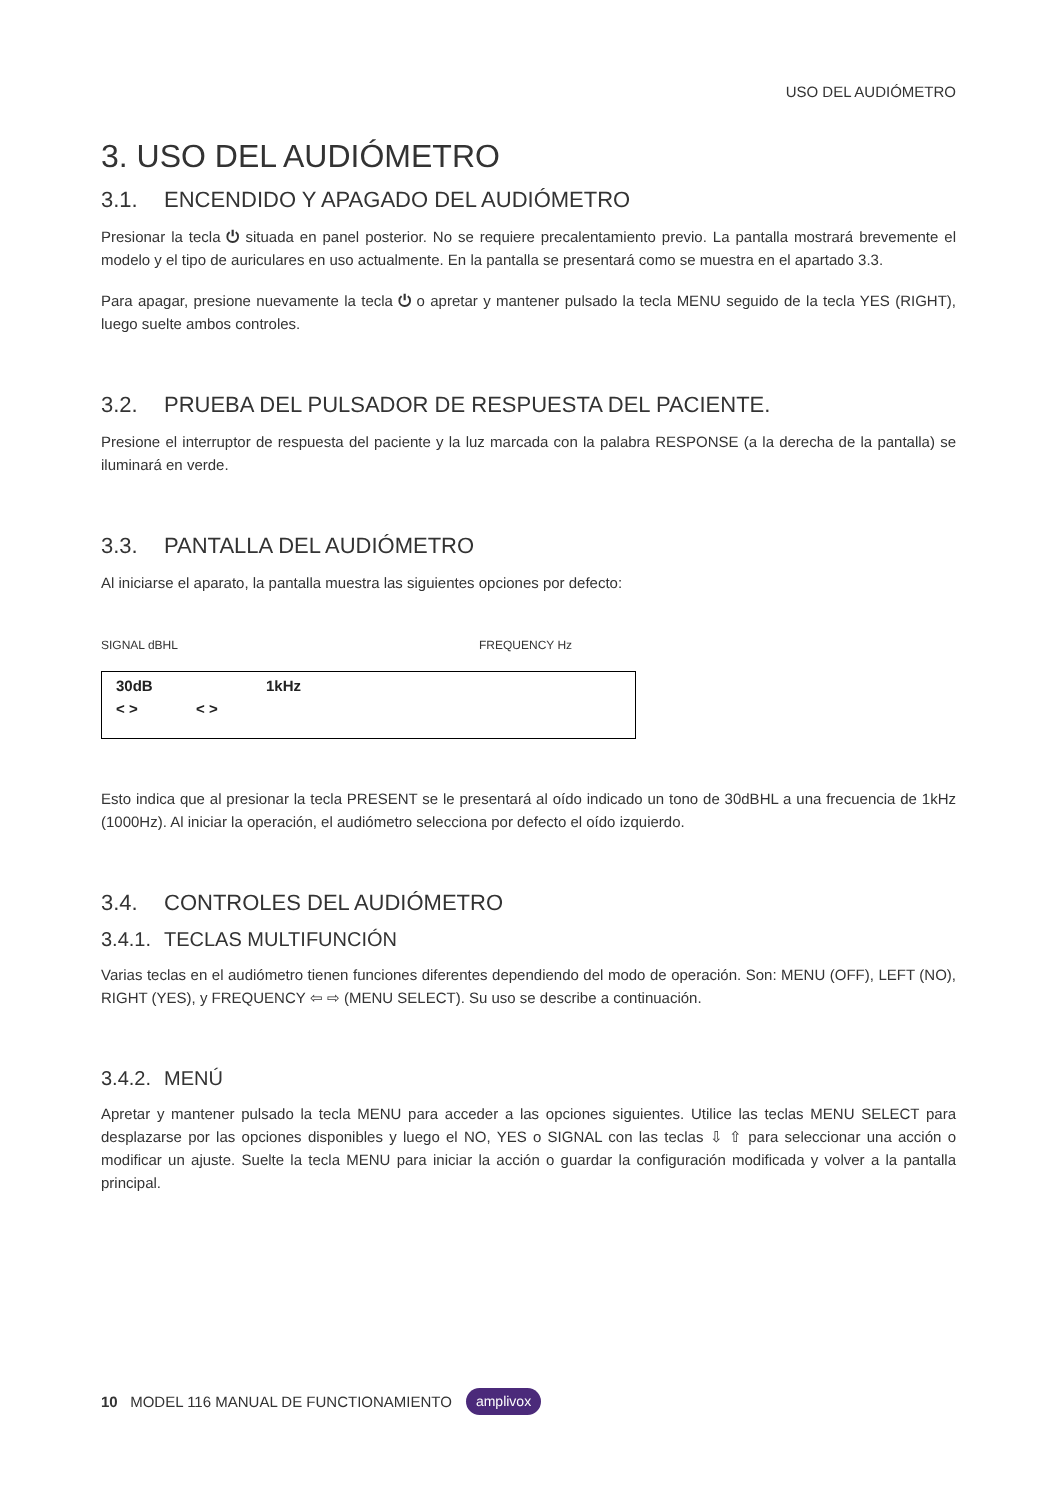USO DEL AUDIÓMETRO
3. USO DEL AUDIÓMETRO
3.1. ENCENDIDO Y APAGADO DEL AUDIÓMETRO
Presionar la tecla ⏻ situada en panel posterior. No se requiere precalentamiento previo. La pantalla mostrará brevemente el modelo y el tipo de auriculares en uso actualmente. En la pantalla se presentará como se muestra en el apartado 3.3.
Para apagar, presione nuevamente la tecla ⏻ o apretar y mantener pulsado la tecla MENU seguido de la tecla YES (RIGHT), luego suelte ambos controles.
3.2. PRUEBA DEL PULSADOR DE RESPUESTA DEL PACIENTE.
Presione el interruptor de respuesta del paciente y la luz marcada con la palabra RESPONSE (a la derecha de la pantalla) se iluminará en verde.
3.3. PANTALLA DEL AUDIÓMETRO
Al iniciarse el aparato, la pantalla muestra las siguientes opciones por defecto:
SIGNAL dBHL FREQUENCY Hz
30dB 1kHz
< > < >
Esto indica que al presionar la tecla PRESENT se le presentará al oído indicado un tono de 30dBHL a una frecuencia de 1kHz (1000Hz). Al iniciar la operación, el audiómetro selecciona por defecto el oído izquierdo.
3.4. CONTROLES DEL AUDIÓMETRO
3.4.1. TECLAS MULTIFUNCIÓN
Varias teclas en el audiómetro tienen funciones diferentes dependiendo del modo de operación. Son: MENU (OFF), LEFT (NO), RIGHT (YES), y FREQUENCY ⇦ ⇨ (MENU SELECT). Su uso se describe a continuación.
3.4.2. MENÚ
Apretar y mantener pulsado la tecla MENU para acceder a las opciones siguientes. Utilice las teclas MENU SELECT para desplazarse por las opciones disponibles y luego el NO, YES o SIGNAL con las teclas ⇩ ⇧ para seleccionar una acción o modificar un ajuste. Suelte la tecla MENU para iniciar la acción o guardar la configuración modificada y volver a la pantalla principal.
10 MODEL 116 MANUAL DE FUNCTIONAMIENTO amplivox